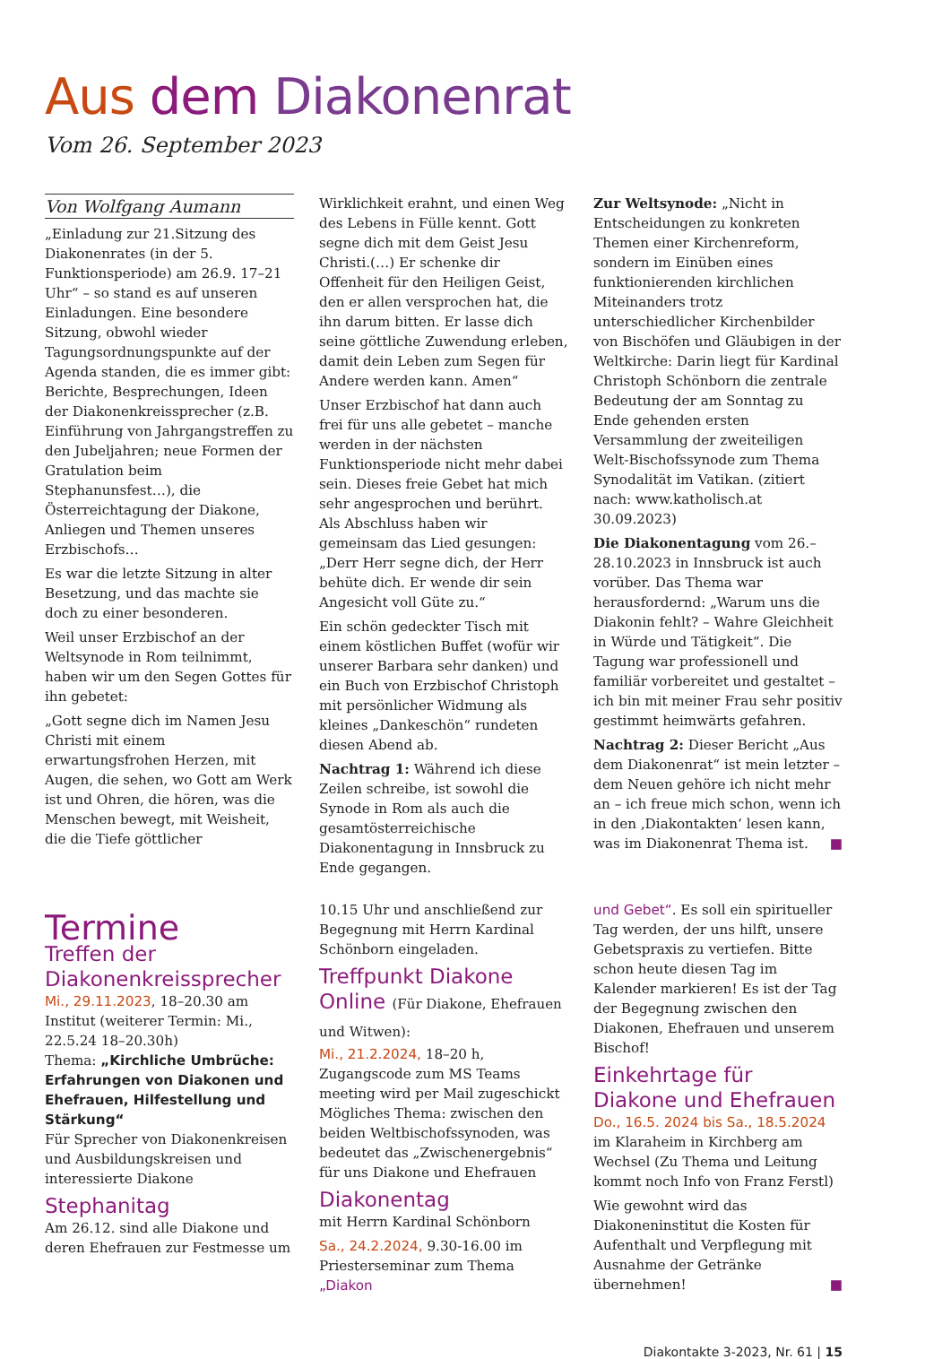Aus dem Diakonenrat
Vom 26. September 2023
Von Wolfgang Aumann
„Einladung zur 21.Sitzung des Diakonenrates (in der 5. Funktionsperiode) am 26.9. 17–21 Uhr“ – so stand es auf unseren Einladungen. Eine besondere Sitzung, obwohl wieder Tagungsordnungspunkte auf der Agenda standen, die es immer gibt: Berichte, Besprechungen, Ideen der Diakonenkreissprecher (z.B. Einführung von Jahrgangstreffen zu den Jubeljahren; neue Formen der Gratulation beim Stephanunsfest…), die Österreichtagung der Diakone, Anliegen und Themen unseres Erzbischofs…
Es war die letzte Sitzung in alter Besetzung, und das machte sie doch zu einer besonderen.
Weil unser Erzbischof an der Weltsynode in Rom teilnimmt, haben wir um den Segen Gottes für ihn gebetet:
„Gott segne dich im Namen Jesu Christi mit einem erwartungsfrohen Herzen, mit Augen, die sehen, wo Gott am Werk ist und Ohren, die hören, was die Menschen bewegt, mit Weisheit, die die Tiefe göttlicher
Wirklichkeit erahnt, und einen Weg des Lebens in Fülle kennt. Gott segne dich mit dem Geist Jesu Christi.(…) Er schenke dir Offenheit für den Heiligen Geist, den er allen versprochen hat, die ihn darum bitten. Er lasse dich seine göttliche Zuwendung erleben, damit dein Leben zum Segen für Andere werden kann. Amen“
Unser Erzbischof hat dann auch frei für uns alle gebetet – manche werden in der nächsten Funktionsperiode nicht mehr dabei sein. Dieses freie Gebet hat mich sehr angesprochen und berührt. Als Abschluss haben wir gemeinsam das Lied gesungen: „Derr Herr segne dich, der Herr behüte dich. Er wende dir sein Angesicht voll Güte zu.“
Ein schön gedeckter Tisch mit einem köstlichen Buffet (wofür wir unserer Barbara sehr danken) und ein Buch von Erzbischof Christoph mit persönlicher Widmung als kleines „Dankeschön“ rundeten diesen Abend ab.
Nachtrag 1: Während ich diese Zeilen schreibe, ist sowohl die Synode in Rom als auch die gesamtösterreichische Diakonentagung in Innsbruck zu Ende gegangen.
Zur Weltsynode: „Nicht in Entscheidungen zu konkreten Themen einer Kirchenreform, sondern im Einüben eines funktionierenden kirchlichen Miteinanders trotz unterschiedlicher Kirchenbilder von Bischöfen und Gläubigen in der Weltkirche: Darin liegt für Kardinal Christoph Schönborn die zentrale Bedeutung der am Sonntag zu Ende gehenden ersten Versammlung der zweiteiligen Welt-Bischofssynode zum Thema Synodalität im Vatikan. (zitiert nach: www.katholisch.at 30.09.2023)
Die Diakonentagung vom 26.–28.10.2023 in Innsbruck ist auch vorüber. Das Thema war herausfordernd: „Warum uns die Diakonin fehlt? – Wahre Gleichheit in Würde und Tätigkeit“. Die Tagung war professionell und familiär vorbereitet und gestaltet – ich bin mit meiner Frau sehr positiv gestimmt heimwärts gefahren.
Nachtrag 2: Dieser Bericht „Aus dem Diakonenrat“ ist mein letzter – dem Neuen gehöre ich nicht mehr an – ich freue mich schon, wenn ich in den ‚Diakontakten‘ lesen kann, was im Diakonenrat Thema ist. ■
Termine
Treffen der Diakonenkreissprecher
Mi., 29.11.2023, 18–20.30 am Institut (weiterer Termin: Mi., 22.5.24 18–20.30h)
Thema: „Kirchliche Umbrüche: Erfahrungen von Diakonen und Ehefrauen, Hilfestellung und Stärkung“
Für Sprecher von Diakonenkreisen und Ausbildungskreisen und interessierte Diakone
Stephanitag
Am 26.12. sind alle Diakone und deren Ehefrauen zur Festmesse um
10.15 Uhr und anschließend zur Begegnung mit Herrn Kardinal Schönborn eingeladen.
Treffpunkt Diakone Online (Für Diakone, Ehefrauen und Witwen):
Mi., 21.2.2024, 18–20 h, Zugangscode zum MS Teams meeting wird per Mail zugeschickt
Mögliches Thema: zwischen den beiden Weltbischofssynoden, was bedeutet das „Zwischenergebnis“ für uns Diakone und Ehefrauen
Diakonentag
mit Herrn Kardinal Schönborn
Sa., 24.2.2024, 9.30-16.00 im Priesterseminar zum Thema „Diakon
und Gebet“. Es soll ein spiritueller Tag werden, der uns hilft, unsere Gebetspraxis zu vertiefen. Bitte schon heute diesen Tag im Kalender markieren! Es ist der Tag der Begegnung zwischen den Diakonen, Ehefrauen und unserem Bischof!
Einkehrtage für Diakone und Ehefrauen
Do., 16.5. 2024 bis Sa., 18.5.2024
im Klaraheim in Kirchberg am Wechsel (Zu Thema und Leitung kommt noch Info von Franz Ferstl)
Wie gewohnt wird das Diakoneninstitut die Kosten für Aufenthalt und Verpflegung mit Ausnahme der Getränke übernehmen! ■
Diakontakte 3-2023, Nr. 61 | 15